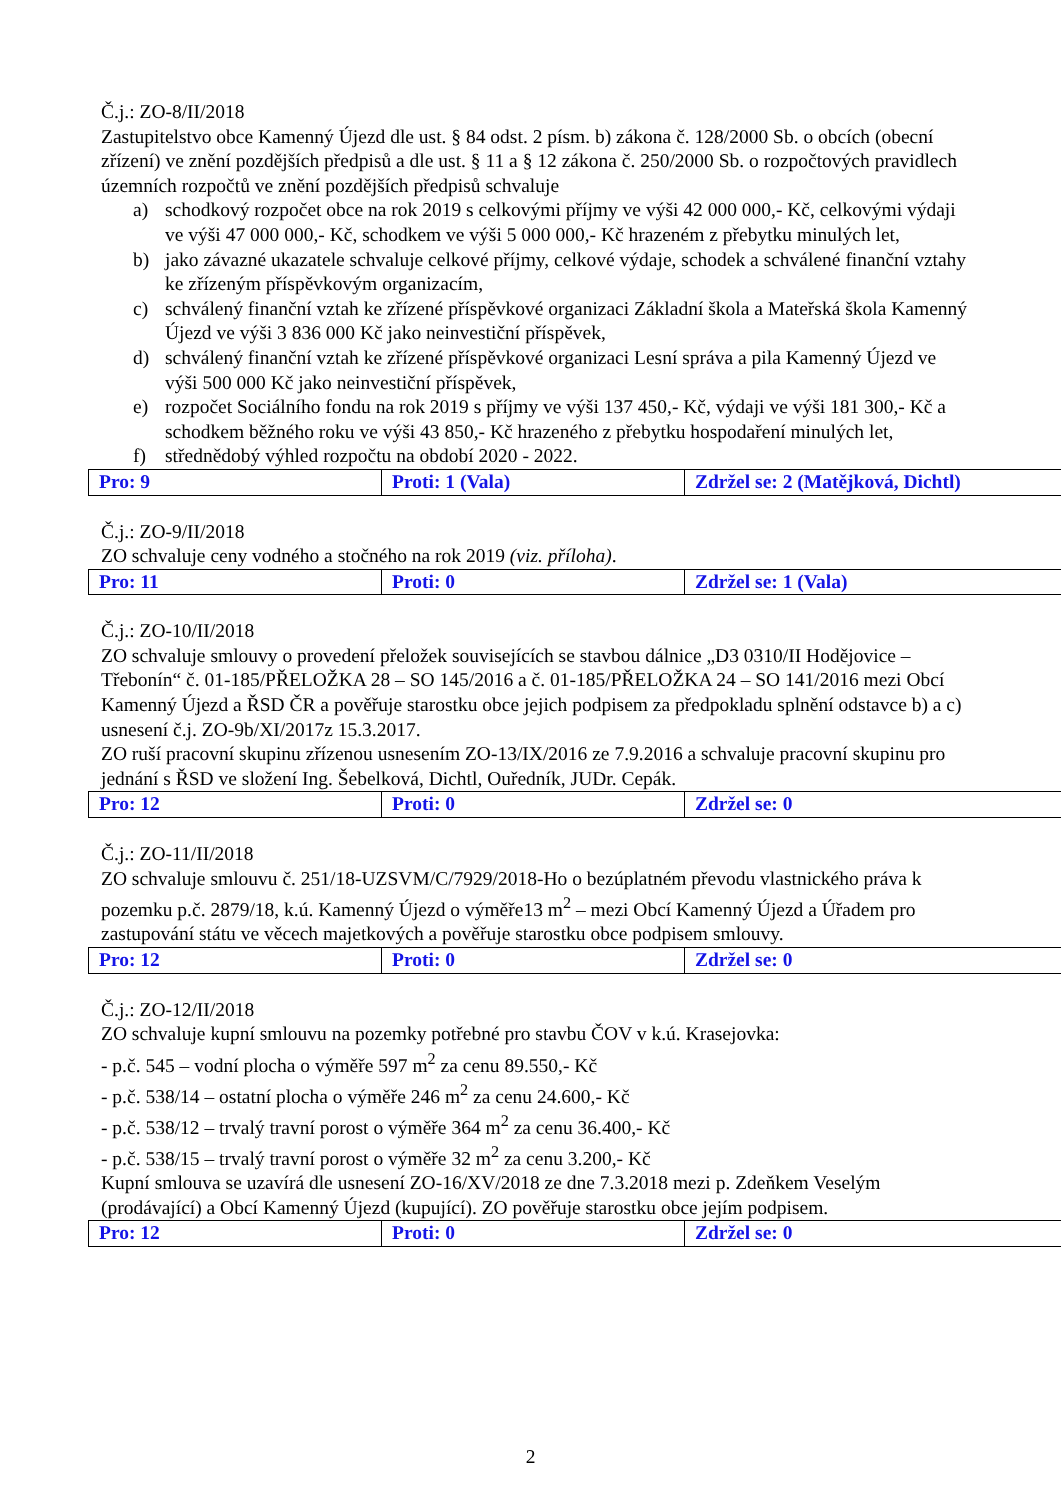Č.j.: ZO-8/II/2018
Zastupitelstvo obce Kamenný Újezd dle ust. § 84 odst. 2 písm. b) zákona č. 128/2000 Sb. o obcích (obecní zřízení) ve znění pozdějších předpisů a dle ust. § 11 a § 12 zákona č. 250/2000 Sb. o rozpočtových pravidlech územních rozpočtů ve znění pozdějších předpisů schvaluje
a) schodkový rozpočet obce na rok 2019 s celkovými příjmy ve výši 42 000 000,- Kč, celkovými výdaji ve výši 47 000 000,- Kč, schodkem ve výši 5 000 000,- Kč hrazeném z přebytku minulých let,
b) jako závazné ukazatele schvaluje celkové příjmy, celkové výdaje, schodek a schválené finanční vztahy ke zřízeným příspěvkovým organizacím,
c) schválený finanční vztah ke zřízené příspěvkové organizaci Základní škola a Mateřská škola Kamenný Újezd ve výši 3 836 000 Kč jako neinvestiční příspěvek,
d) schválený finanční vztah ke zřízené příspěvkové organizaci Lesní správa a pila Kamenný Újezd ve výši 500 000 Kč jako neinvestiční příspěvek,
e) rozpočet Sociálního fondu na rok 2019 s příjmy ve výši 137 450,- Kč, výdaji ve výši 181 300,- Kč a schodkem běžného roku ve výši 43 850,- Kč hrazeného z přebytku hospodaření minulých let,
f) střednědobý výhled rozpočtu na období 2020 - 2022.
| Pro: 9 | Proti: 1 (Vala) | Zdržel se: 2 (Matějková, Dichtl) |
Č.j.: ZO-9/II/2018
ZO schvaluje ceny vodného a stočného na rok 2019 (viz. příloha).
| Pro: 11 | Proti: 0 | Zdržel se: 1 (Vala) |
Č.j.: ZO-10/II/2018
ZO schvaluje smlouvy o provedení přeložek souvisejících se stavbou dálnice „D3 0310/II Hodějovice – Třebonín“ č. 01-185/PŘELOŽKA 28 – SO 145/2016 a č. 01-185/PŘELOŽKA 24 – SO 141/2016 mezi Obcí Kamenný Újezd a ŘSD ČR a pověřuje starostku obce jejich podpisem za předpokladu splnění odstavce b) a c) usnesení č.j. ZO-9b/XI/2017z 15.3.2017.
ZO ruší pracovní skupinu zřízenou usnesením ZO-13/IX/2016 ze 7.9.2016 a schvaluje pracovní skupinu pro jednání s ŘSD ve složení Ing. Šebelková, Dichtl, Ouředník, JUDr. Cepák.
| Pro: 12 | Proti: 0 | Zdržel se: 0 |
Č.j.: ZO-11/II/2018
ZO schvaluje smlouvu č. 251/18-UZSVM/C/7929/2018-Ho o bezúplatném převodu vlastnického práva k pozemku p.č. 2879/18, k.ú. Kamenný Újezd o výměře13 m<sup>2</sup> – mezi Obcí Kamenný Újezd a Úřadem pro zastupování státu ve věcech majetkových a pověřuje starostku obce podpisem smlouvy.
| Pro: 12 | Proti: 0 | Zdržel se: 0 |
Č.j.: ZO-12/II/2018
ZO schvaluje kupní smlouvu na pozemky potřebné pro stavbu ČOV v k.ú. Krasejovka:
- p.č. 545 – vodní plocha o výměře 597 m<sup>2</sup> za cenu 89.550,- Kč
- p.č. 538/14 – ostatní plocha o výměře 246 m<sup>2</sup> za cenu 24.600,- Kč
- p.č. 538/12 – trvalý travní porost o výměře 364 m<sup>2</sup> za cenu 36.400,- Kč
- p.č. 538/15 – trvalý travní porost o výměře 32 m<sup>2</sup> za cenu 3.200,- Kč
Kupní smlouva se uzavírá dle usnesení ZO-16/XV/2018 ze dne 7.3.2018 mezi p. Zdeňkem Veselým (prodávající) a Obcí Kamenný Újezd (kupující). ZO pověřuje starostku obce jejím podpisem.
| Pro: 12 | Proti: 0 | Zdržel se: 0 |
2